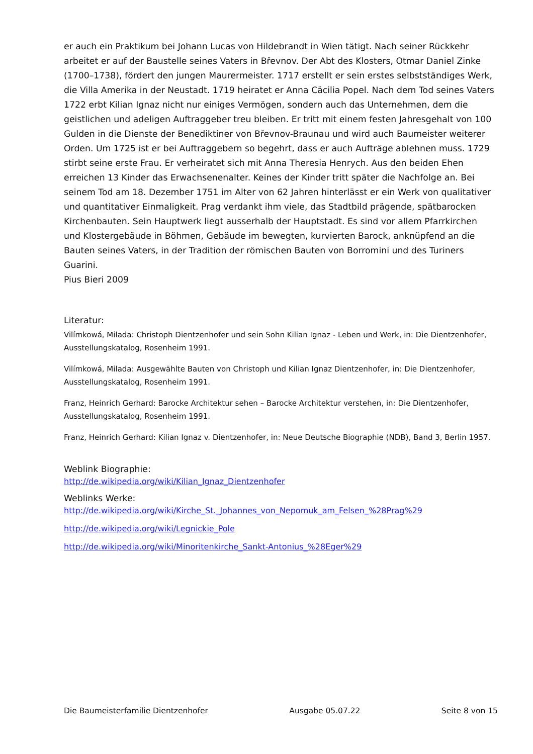er auch ein Praktikum bei Johann Lucas von Hildebrandt in Wien tätigt. Nach seiner Rückkehr arbeitet er auf der Baustelle seines Vaters in Břevnov. Der Abt des Klosters, Otmar Daniel Zinke (1700–1738), fördert den jungen Maurermeister. 1717 erstellt er sein erstes selbstständiges Werk, die Villa Amerika in der Neustadt. 1719 heiratet er Anna Cäcilia Popel. Nach dem Tod seines Vaters 1722 erbt Kilian Ignaz nicht nur einiges Vermögen, sondern auch das Unternehmen, dem die geistlichen und adeligen Auftraggeber treu bleiben. Er tritt mit einem festen Jahresgehalt von 100 Gulden in die Dienste der Benediktiner von Břevnov-Braunau und wird auch Baumeister weiterer Orden. Um 1725 ist er bei Auftraggebern so begehrt, dass er auch Aufträge ablehnen muss. 1729 stirbt seine erste Frau. Er verheiratet sich mit Anna Theresia Henrych. Aus den beiden Ehen erreichen 13 Kinder das Erwachsenenalter. Keines der Kinder tritt später die Nachfolge an. Bei seinem Tod am 18. Dezember 1751 im Alter von 62 Jahren hinterlässt er ein Werk von qualitativer und quantitativer Einmaligkeit. Prag verdankt ihm viele, das Stadtbild prägende, spätbarocken Kirchenbauten. Sein Hauptwerk liegt ausserhalb der Hauptstadt. Es sind vor allem Pfarrkirchen und Klostergebäude in Böhmen, Gebäude im bewegten, kurvierten Barock, anknüpfend an die Bauten seines Vaters, in der Tradition der römischen Bauten von Borromini und des Turiners Guarini.
Pius Bieri 2009
Literatur:
Vilímkowá, Milada: Christoph Dientzenhofer und sein Sohn Kilian Ignaz - Leben und Werk, in: Die Dientzenhofer, Ausstellungskatalog, Rosenheim 1991.
Vilímkowá, Milada: Ausgewählte Bauten von Christoph und Kilian Ignaz Dientzenhofer, in: Die Dientzenhofer, Ausstellungskatalog, Rosenheim 1991.
Franz, Heinrich Gerhard: Barocke Architektur sehen – Barocke Architektur verstehen, in: Die Dientzenhofer, Ausstellungskatalog, Rosenheim 1991.
Franz, Heinrich Gerhard: Kilian Ignaz v. Dientzenhofer, in: Neue Deutsche Biographie (NDB), Band 3, Berlin 1957.
Weblink Biographie:
http://de.wikipedia.org/wiki/Kilian_Ignaz_Dientzenhofer
Weblinks Werke:
http://de.wikipedia.org/wiki/Kirche_St._Johannes_von_Nepomuk_am_Felsen_%28Prag%29
http://de.wikipedia.org/wiki/Legnickie_Pole
http://de.wikipedia.org/wiki/Minoritenkirche_Sankt-Antonius_%28Eger%29
Die Baumeisterfamilie Dientzenhofer Ausgabe 05.07.22 Seite 8 von 15